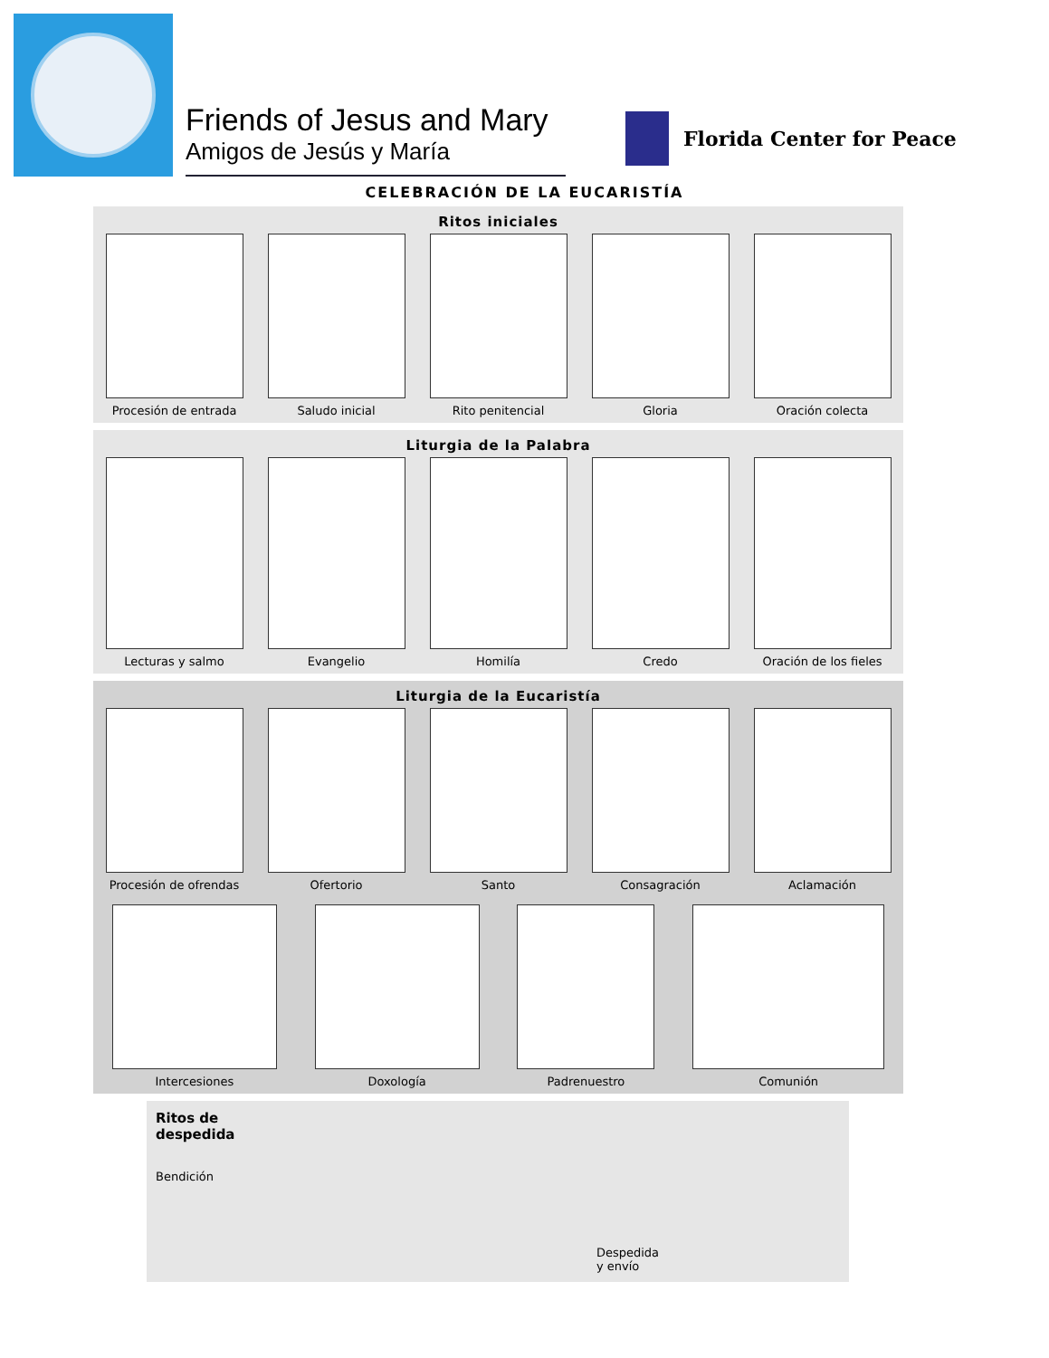Friends of Jesus and Mary
Amigos de Jesús y María
Florida Center for Peace
CELEBRACIÓN DE LA EUCARISTÍA
Ritos iniciales
Procesión de entrada Saludo inicial Rito penitencial Gloria Oración colecta
Liturgia de la Palabra
Lecturas y salmo Evangelio Homilía Credo Oración de los fieles
Liturgia de la Eucaristía
Procesión de ofrendas Ofertorio Santo Consagración Aclamación
Intercesiones Doxología Padrenuestro Comunión
Ritos de
despedida
Bendición
Despedida
y envío